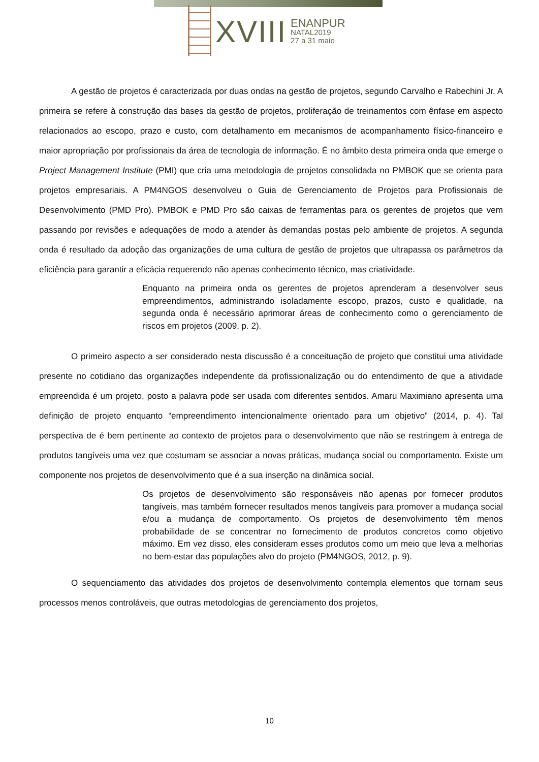XVIII
ENANPUR
NATAL2019
27 a 31 maio
A gestão de projetos é caracterizada por duas ondas na gestão de projetos, segundo Carvalho e Rabechini Jr. A primeira se refere à construção das bases da gestão de projetos, proliferação de treinamentos com ênfase em aspecto relacionados ao escopo, prazo e custo, com detalhamento em mecanismos de acompanhamento físico-financeiro e maior apropriação por profissionais da área de tecnologia de informação. É no âmbito desta primeira onda que emerge o Project Management Institute (PMI) que cria uma metodologia de projetos consolidada no PMBOK que se orienta para projetos empresariais. A PM4NGOS desenvolveu o Guia de Gerenciamento de Projetos para Profissionais de Desenvolvimento (PMD Pro). PMBOK e PMD Pro são caixas de ferramentas para os gerentes de projetos que vem passando por revisões e adequações de modo a atender às demandas postas pelo ambiente de projetos. A segunda onda é resultado da adoção das organizações de uma cultura de gestão de projetos que ultrapassa os parâmetros da eficiência para garantir a eficácia requerendo não apenas conhecimento técnico, mas criatividade.
Enquanto na primeira onda os gerentes de projetos aprenderam a desenvolver seus empreendimentos, administrando isoladamente escopo, prazos, custo e qualidade, na segunda onda é necessário aprimorar áreas de conhecimento como o gerenciamento de riscos em projetos (2009, p. 2).
O primeiro aspecto a ser considerado nesta discussão é a conceituação de projeto que constitui uma atividade presente no cotidiano das organizações independente da profissionalização ou do entendimento de que a atividade empreendida é um projeto, posto a palavra pode ser usada com diferentes sentidos. Amaru Maximiano apresenta uma definição de projeto enquanto “empreendimento intencionalmente orientado para um objetivo” (2014, p. 4). Tal perspectiva de é bem pertinente ao contexto de projetos para o desenvolvimento que não se restringem à entrega de produtos tangíveis uma vez que costumam se associar a novas práticas, mudança social ou comportamento. Existe um componente nos projetos de desenvolvimento que é a sua inserção na dinâmica social.
Os projetos de desenvolvimento são responsáveis não apenas por fornecer produtos tangíveis, mas também fornecer resultados menos tangíveis para promover a mudança social e/ou a mudança de comportamento. Os projetos de desenvolvimento têm menos probabilidade de se concentrar no fornecimento de produtos concretos como objetivo máximo. Em vez disso, eles consideram esses produtos como um meio que leva a melhorias no bem-estar das populações alvo do projeto (PM4NGOS, 2012, p. 9).
O sequenciamento das atividades dos projetos de desenvolvimento contempla elementos que tornam seus processos menos controláveis, que outras metodologias de gerenciamento dos projetos,
10